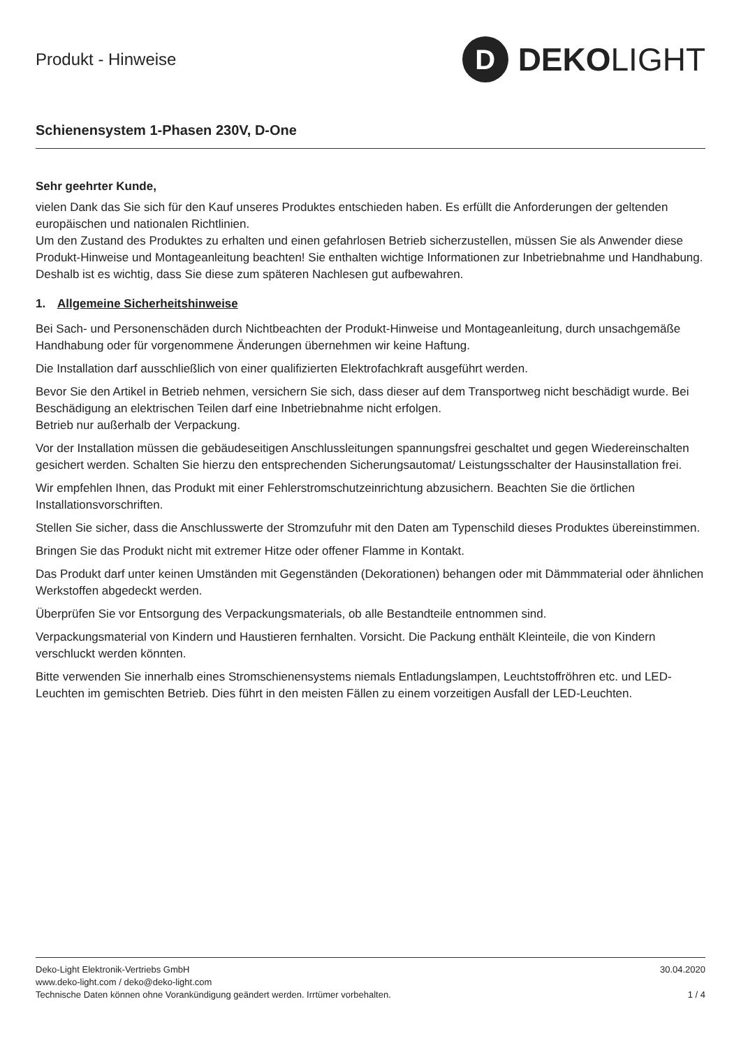Produkt - Hinweise
D
DEKOLIGHT
Schienensystem 1-Phasen 230V, D-One
Sehr geehrter Kunde,
vielen Dank das Sie sich für den Kauf unseres Produktes entschieden haben. Es erfüllt die Anforderungen der geltenden europäischen und nationalen Richtlinien.
Um den Zustand des Produktes zu erhalten und einen gefahrlosen Betrieb sicherzustellen, müssen Sie als Anwender diese Produkt-Hinweise und Montageanleitung beachten! Sie enthalten wichtige Informationen zur Inbetriebnahme und Handhabung. Deshalb ist es wichtig, dass Sie diese zum späteren Nachlesen gut aufbewahren.
1. Allgemeine Sicherheitshinweise
Bei Sach- und Personenschäden durch Nichtbeachten der Produkt-Hinweise und Montageanleitung, durch unsachgemäße Handhabung oder für vorgenommene Änderungen übernehmen wir keine Haftung.
Die Installation darf ausschließlich von einer qualifizierten Elektrofachkraft ausgeführt werden.
Bevor Sie den Artikel in Betrieb nehmen, versichern Sie sich, dass dieser auf dem Transportweg nicht beschädigt wurde. Bei Beschädigung an elektrischen Teilen darf eine Inbetriebnahme nicht erfolgen.
Betrieb nur außerhalb der Verpackung.
Vor der Installation müssen die gebäudeseitigen Anschlussleitungen spannungsfrei geschaltet und gegen Wiedereinschalten gesichert werden. Schalten Sie hierzu den entsprechenden Sicherungsautomat/ Leistungsschalter der Hausinstallation frei.
Wir empfehlen Ihnen, das Produkt mit einer Fehlerstromschutzeinrichtung abzusichern. Beachten Sie die örtlichen Installationsvorschriften.
Stellen Sie sicher, dass die Anschlusswerte der Stromzufuhr mit den Daten am Typenschild dieses Produktes übereinstimmen.
Bringen Sie das Produkt nicht mit extremer Hitze oder offener Flamme in Kontakt.
Das Produkt darf unter keinen Umständen mit Gegenständen (Dekorationen) behangen oder mit Dämmmaterial oder ähnlichen Werkstoffen abgedeckt werden.
Überprüfen Sie vor Entsorgung des Verpackungsmaterials, ob alle Bestandteile entnommen sind.
Verpackungsmaterial von Kindern und Haustieren fernhalten. Vorsicht. Die Packung enthält Kleinteile, die von Kindern verschluckt werden könnten.
Bitte verwenden Sie innerhalb eines Stromschienensystems niemals Entladungslampen, Leuchtstoffröhren etc. und LED-Leuchten im gemischten Betrieb. Dies führt in den meisten Fällen zu einem vorzeitigen Ausfall der LED-Leuchten.
Deko-Light Elektronik-Vertriebs GmbH 30.04.2020
www.deko-light.com / deko@deko-light.com
Technische Daten können ohne Vorankündigung geändert werden. Irrtümer vorbehalten. 1 / 4